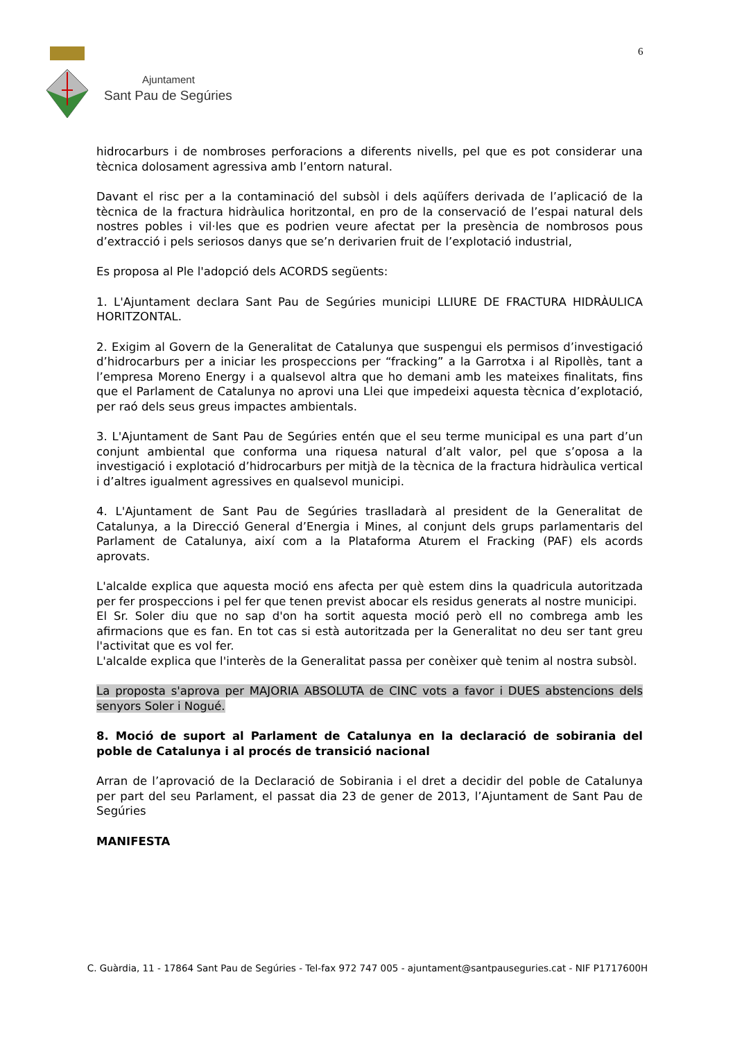Ajuntament
Sant Pau de Segúries
6
hidrocarburs i de nombroses perforacions a diferents nivells, pel que es pot considerar una tècnica dolosament agressiva amb l’entorn natural.
Davant el risc per a la contaminació del subsòl i dels aqüífers derivada de l’aplicació de la tècnica de la fractura hidràulica horitzontal, en pro de la conservació de l’espai natural dels nostres pobles i vil·les que es podrien veure afectat per la presència de nombrosos pous d’extracció i pels seriosos danys que se’n derivarien fruit de l’explotació industrial,
Es proposa al Ple l'adopció dels ACORDS següents:
1. L'Ajuntament declara Sant Pau de Segúries municipi LLIURE DE FRACTURA HIDRÀULICA HORITZONTAL.
2. Exigim al Govern de la Generalitat de Catalunya que suspengui els permisos d’investigació d’hidrocarburs per a iniciar les prospeccions per “fracking” a la Garrotxa i al Ripollès, tant a l’empresa Moreno Energy i a qualsevol altra que ho demani amb les mateixes finalitats, fins que el Parlament de Catalunya no aprovi una Llei que impedeixi aquesta tècnica d’explotació, per raó dels seus greus impactes ambientals.
3. L'Ajuntament de Sant Pau de Segúries entén que el seu terme municipal es una part d’un conjunt ambiental que conforma una riquesa natural d’alt valor, pel que s’oposa a la investigació i explotació d’hidrocarburs per mitjà de la tècnica de la fractura hidràulica vertical i d’altres igualment agressives en qualsevol municipi.
4. L'Ajuntament de Sant Pau de Segúries traslladarà al president de la Generalitat de Catalunya, a la Direcció General d’Energia i Mines, al conjunt dels grups parlamentaris del Parlament de Catalunya, així com a la Plataforma Aturem el Fracking (PAF) els acords aprovats.
L'alcalde explica que aquesta moció ens afecta per què estem dins la quadricula autoritzada per fer prospeccions i pel fer que tenen previst abocar els residus generats al nostre municipi.
El Sr. Soler diu que no sap d'on ha sortit aquesta moció però ell no combrega amb les afirmacions que es fan. En tot cas si està autoritzada per la Generalitat no deu ser tant greu l'activitat que es vol fer.
L'alcalde explica que l'interès de la Generalitat passa per conèixer què tenim al nostra subsòl.
La proposta s'aprova per MAJORIA ABSOLUTA de CINC vots a favor i DUES abstencions dels senyors Soler i Nogué.
8. Moció de suport al Parlament de Catalunya en la declaració de sobirania del poble de Catalunya i al procés de transició nacional
Arran de l’aprovació de la Declaració de Sobirania i el dret a decidir del poble de Catalunya per part del seu Parlament, el passat dia 23 de gener de 2013, l’Ajuntament de Sant Pau de Segúries
MANIFESTA
C. Guàrdia, 11 - 17864 Sant Pau de Segúries - Tel-fax 972 747 005 - ajuntament@santpausegurie​s.cat - NIF P1717600H